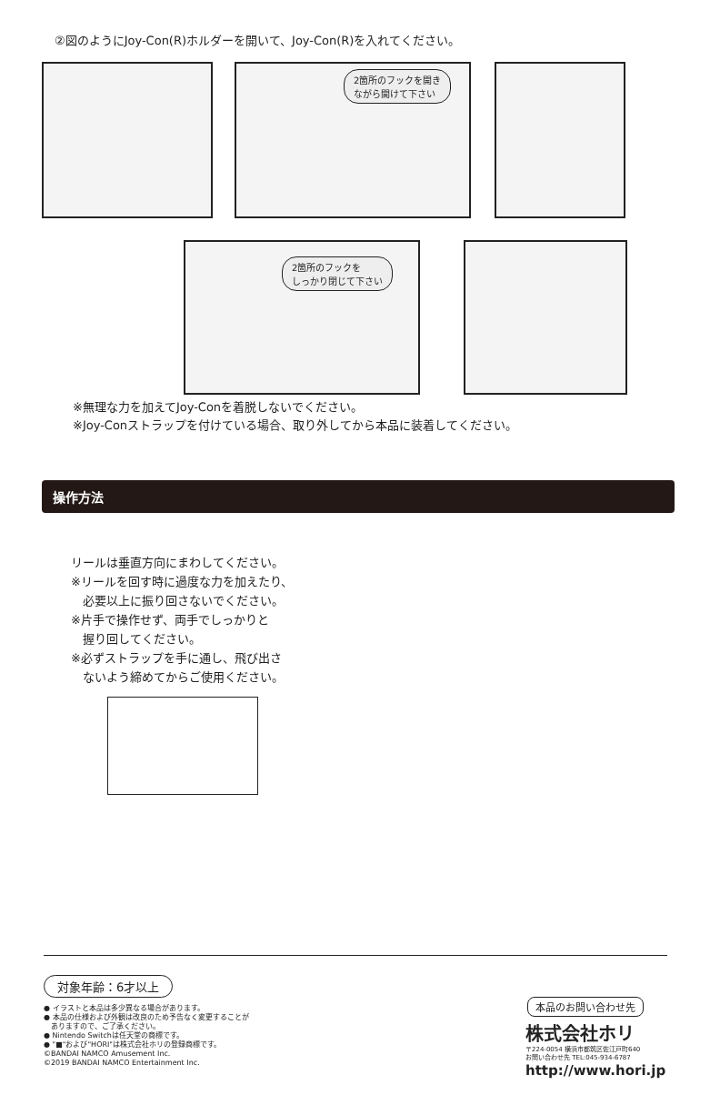②図のようにJoy-Con(R)ホルダーを開いて、Joy-Con(R)を入れてください。
2箇所のフックを開き
ながら開けて下さい
2箇所のフックを
しっかり閉じて下さい
※無理な力を加えてJoy-Conを着脱しないでください。
※Joy-Conストラップを付けている場合、取り外してから本品に装着してください。
操作方法
リールは垂直方向にまわしてください。
※リールを回す時に過度な力を加えたり、
　必要以上に振り回さないでください。
※片手で操作せず、両手でしっかりと
　握り回してください。
※必ずストラップを手に通し、飛び出さ
　ないよう締めてからご使用ください。
対象年齢：6才以上
● イラストと本品は多少異なる場合があります。
● 本品の仕様および外観は改良のため予告なく変更することが
　ありますので、ご了承ください。
● Nintendo Switchは任天堂の商標です。
● "■"および"HORI"は株式会社ホリの登録商標です。
©BANDAI NAMCO Amusement Inc.
©2019 BANDAI NAMCO Entertainment Inc.
本品のお問い合わせ先
株式会社ホリ
〒224-0054 横浜市都筑区佐江戸町640
お問い合わせ先 TEL:045-934-6787
http://www.hori.jp